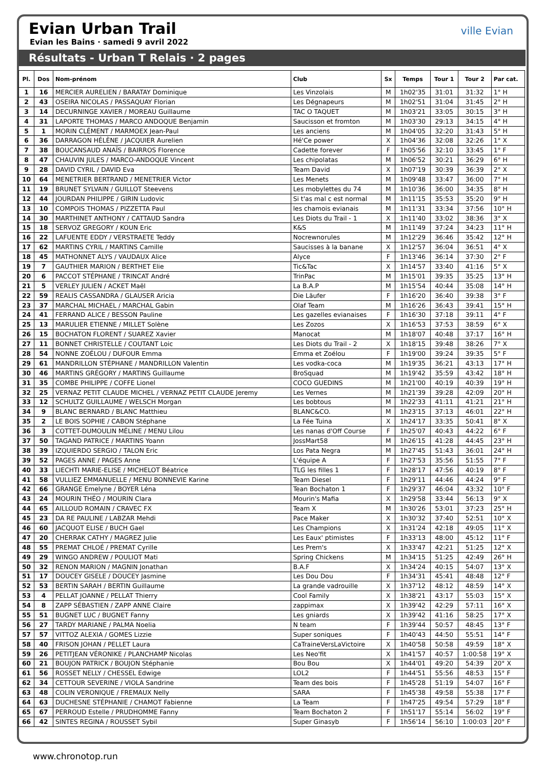Evian Urban Trail
Evian les Bains · samedi 9 avril 2022
ville Evian
Résultats - Urban T Relais · 2 pages
| Pl. | Dos | Nom-prénom | Club | Sx | Temps | Tour 1 | Tour 2 | Par cat. |
| --- | --- | --- | --- | --- | --- | --- | --- | --- |
| 1 | 16 | MERCIER AURELIEN / BARATAY Dominique | Les Vinzolais | M | 1h02'35 | 31:01 | 31:32 | 1° H |
| 2 | 43 | OSEIRA NICOLAS / PASSAQUAY Florian | Les Dégnapeurs | M | 1h02'51 | 31:04 | 31:45 | 2° H |
| 3 | 14 | DECURNINGE XAVIER / MOREAU Guillaume | TAC O TAQUET | M | 1h03'21 | 33:05 | 30:15 | 3° H |
| 4 | 31 | LAPORTE THOMAS / MARCO ANDOQUE Benjamin | Saucisson et fromton | M | 1h03'30 | 29:13 | 34:15 | 4° H |
| 5 | 1 | MORIN CLÉMENT / MARMOEX Jean-Paul | Les anciens | M | 1h04'05 | 32:20 | 31:43 | 5° H |
| 6 | 36 | DARRAGON HÉLÈNE / JACQUIER Aurelien | Hé'Ce power | X | 1h04'36 | 32:08 | 32:26 | 1° X |
| 7 | 38 | BOUCANSAUD ANAÏS / BAIRROS Florence | Cadette forever | F | 1h05'56 | 32:10 | 33:45 | 1° F |
| 8 | 47 | CHAUVIN JULES / MARCO-ANDOQUE Vincent | Les chipolatas | M | 1h06'52 | 30:21 | 36:29 | 6° H |
| 9 | 28 | DAVID CYRIL / DAVID Eva | Team David | X | 1h07'19 | 30:39 | 36:39 | 2° X |
| 10 | 64 | MENETRIER BERTRAND / MENETRIER Victor | Les Menets | M | 1h09'48 | 33:47 | 36:00 | 7° H |
| 11 | 19 | BRUNET SYLVAIN / GUILLOT Steevens | Les mobylettes du 74 | M | 1h10'36 | 36:00 | 34:35 | 8° H |
| 12 | 44 | JOURDAN PHILIPPE / GIRIN Ludovic | Si t'as mal c est normal | M | 1h11'15 | 35:53 | 35:20 | 9° H |
| 13 | 10 | COMPOIS THOMAS / PIZZETTA Paul | les chamois evianais | M | 1h11'31 | 33:34 | 37:56 | 10° H |
| 14 | 30 | MARTHINET ANTHONY / CATTAUD Sandra | Les Diots du Trail - 1 | X | 1h11'40 | 33:02 | 38:36 | 3° X |
| 15 | 18 | SERVOZ GREGORY / KOUN Eric | K&S | M | 1h11'49 | 37:24 | 34:23 | 11° H |
| 16 | 22 | LAFUENTE EDDY / VERSTRAETE Teddy | Nocrewnorules | M | 1h12'29 | 36:46 | 35:42 | 12° H |
| 17 | 62 | MARTINS CYRIL / MARTINS Camille | Saucisses à la banane | X | 1h12'57 | 36:04 | 36:51 | 4° X |
| 18 | 45 | MATHONNET ALYS / VAUDAUX Alice | Alyce | F | 1h13'46 | 36:14 | 37:30 | 2° F |
| 19 | 7 | GAUTHIER MARION / BERTHET Elie | Tic&Tac | X | 1h14'57 | 33:40 | 41:16 | 5° X |
| 20 | 6 | PACCOT STÉPHANE / TRINCAT André | TrinPac | M | 1h15'01 | 39:35 | 35:25 | 13° H |
| 21 | 5 | VERLEY JULIEN / ACKET Maël | La B.A.P | M | 1h15'54 | 40:44 | 35:08 | 14° H |
| 22 | 59 | REALIS CASSANDRA / GLAUSER Aricia | Die Läufer | F | 1h16'20 | 36:40 | 39:38 | 3° F |
| 23 | 37 | MARCHAL MICHAEL / MARCHAL Gabin | Olaf Team | M | 1h16'26 | 36:43 | 39:41 | 15° H |
| 24 | 41 | FERRAND ALICE / BESSON Pauline | Les gazelles evianaises | F | 1h16'30 | 37:18 | 39:11 | 4° F |
| 25 | 13 | MARULIER ETIENNE / MILLET Solène | Les Zozos | X | 1h16'53 | 37:53 | 38:59 | 6° X |
| 26 | 15 | BOCHATON FLORENT / SUAREZ Xavier | Manocat | M | 1h18'07 | 40:48 | 37:17 | 16° H |
| 27 | 11 | BONNET CHRISTELLE / COUTANT Loic | Les Diots du Trail - 2 | X | 1h18'15 | 39:48 | 38:26 | 7° X |
| 28 | 54 | NONNE ZOÉLOU / DUFOUR Emma | Emma et Zoélou | F | 1h19'00 | 39:24 | 39:35 | 5° F |
| 29 | 61 | MANDRILLON STÉPHANE / MANDRILLON Valentin | Les vodka-coca | M | 1h19'35 | 36:21 | 43:13 | 17° H |
| 30 | 46 | MARTINS GRÉGORY / MARTINS Guillaume | BroSquad | M | 1h19'42 | 35:59 | 43:42 | 18° H |
| 31 | 35 | COMBE PHILIPPE / COFFE Lionel | COCO GUEDINS | M | 1h21'00 | 40:19 | 40:39 | 19° H |
| 32 | 25 | VERNAZ PETIT CLAUDE MICHEL / VERNAZ PETIT CLAUDE Jeremy | Les Vernes | M | 1h21'39 | 39:28 | 42:09 | 20° H |
| 33 | 12 | SCHULTZ GUILLAUME / WELSCH Morgan | Les bobtous | M | 1h22'33 | 41:11 | 41:21 | 21° H |
| 34 | 9 | BLANC BERNARD / BLANC Matthieu | BLANC&CO. | M | 1h23'15 | 37:13 | 46:01 | 22° H |
| 35 | 2 | LE BOIS SOPHIE / CABON Stéphane | La Fée Tuina | X | 1h24'17 | 33:35 | 50:41 | 8° X |
| 36 | 3 | COTTET-DUMOULIN MÉLINE / MENU Lilou | Les nanas d'Off Course | F | 1h25'07 | 40:43 | 44:22 | 6° F |
| 37 | 50 | TAGAND PATRICE / MARTINS Yoann | JossMart58 | M | 1h26'15 | 41:28 | 44:45 | 23° H |
| 38 | 39 | IZQUIERDO SERGIO / TALON Eric | Los Pata Negra | M | 1h27'45 | 51:43 | 36:01 | 24° H |
| 39 | 52 | PAGES ANNE / PAGES Anne | L'équipe A | F | 1h27'53 | 35:56 | 51:55 | 7° F |
| 40 | 33 | LIECHTI MARIE-ELISE / MICHELOT Béatrice | TLG les filles 1 | F | 1h28'17 | 47:56 | 40:19 | 8° F |
| 41 | 58 | VULLIEZ EMMANUELLE / MENU BONNEVIE Karine | Team Diesel | F | 1h29'11 | 44:46 | 44:24 | 9° F |
| 42 | 66 | GRANGE Emelyne / BOYER Léna | Tean Bochaton 1 | F | 1h29'37 | 46:04 | 43:32 | 10° F |
| 43 | 24 | MOURIN THÉO / MOURIN Clara | Mourin's Mafia | X | 1h29'58 | 33:44 | 56:13 | 9° X |
| 44 | 65 | AILLOUD ROMAIN / CRAVEC FX | Team X | M | 1h30'26 | 53:01 | 37:23 | 25° H |
| 45 | 23 | DA RE PAULINE / LABZAR Mehdi | Pace Maker | X | 1h30'32 | 37:40 | 52:51 | 10° X |
| 46 | 60 | JACQUOT ELISE / BUCH Gael | Les Champions | X | 1h31'24 | 42:18 | 49:05 | 11° X |
| 47 | 20 | CHERRAK CATHY / MAGREZ Julie | Les Eaux' ptimistes | F | 1h33'13 | 48:00 | 45:12 | 11° F |
| 48 | 55 | PREMAT CHLOÉ / PREMAT Cyrille | Les Prem's | X | 1h33'47 | 42:21 | 51:25 | 12° X |
| 49 | 29 | WINGO ANDREW / POULIOT Mati | Spring Chickens | M | 1h34'15 | 51:25 | 42:49 | 26° H |
| 50 | 32 | RENON MARION / MAGNIN Jonathan | B.A.F | X | 1h34'24 | 40:15 | 54:07 | 13° X |
| 51 | 17 | DOUCEY GISELE / DOUCEY Jasmine | Les Dou Dou | F | 1h34'31 | 45:41 | 48:48 | 12° F |
| 52 | 53 | BERTIN SARAH / BERTIN Guillaume | La grande vadrouille | X | 1h37'12 | 48:12 | 48:59 | 14° X |
| 53 | 4 | PELLAT JOANNE / PELLAT Thierry | Cool Family | X | 1h38'21 | 43:17 | 55:03 | 15° X |
| 54 | 8 | ZAPP SÉBASTIEN / ZAPP ANNE Claire | zappimax | X | 1h39'42 | 42:29 | 57:11 | 16° X |
| 55 | 51 | BUGNET LUC / BUGNET Fanny | Les gniards | X | 1h39'42 | 41:16 | 58:25 | 17° X |
| 56 | 27 | TARDY MARIANE / PALMA Noelia | N team | F | 1h39'44 | 50:57 | 48:45 | 13° F |
| 57 | 57 | VITTOZ ALEXIA / GOMES Lizzie | Super soniques | F | 1h40'43 | 44:50 | 55:51 | 14° F |
| 58 | 40 | FRISON JOHAN / PELLET Laura | CaTraineVersLaVictoire | X | 1h40'58 | 50:58 | 49:59 | 18° X |
| 59 | 26 | PETITJEAN VÉRONIKE / PLANCHAMP Nicolas | Les Neo'fit | X | 1h41'57 | 40:57 | 1:00:58 | 19° X |
| 60 | 21 | BOUJON PATRICK / BOUJON Stéphanie | Bou Bou | X | 1h44'01 | 49:20 | 54:39 | 20° X |
| 61 | 56 | ROSSET NELLY / CHESSEL Edwige | LOL2 | F | 1h44'51 | 55:56 | 48:53 | 15° F |
| 62 | 34 | CETTOUR SEVERINE / VIOLA Sandrine | Team des bois | F | 1h45'28 | 51:19 | 54:07 | 16° F |
| 63 | 48 | COLIN VERONIQUE / FREMAUX Nelly | SARA | F | 1h45'38 | 49:58 | 55:38 | 17° F |
| 64 | 63 | DUCHESNE STÉPHANIE / CHAMOT Fabienne | La Team | F | 1h47'25 | 49:54 | 57:29 | 18° F |
| 65 | 67 | PERROUD Estelle / PRUDHOMME Fanny | Team Bochaton 2 | F | 1h51'17 | 55:14 | 56:02 | 19° F |
| 66 | 42 | SINTES REGINA / ROUSSET Sybil | Super Ginasyb | F | 1h56'14 | 56:10 | 1:00:03 | 20° F |
www.chronotop.run